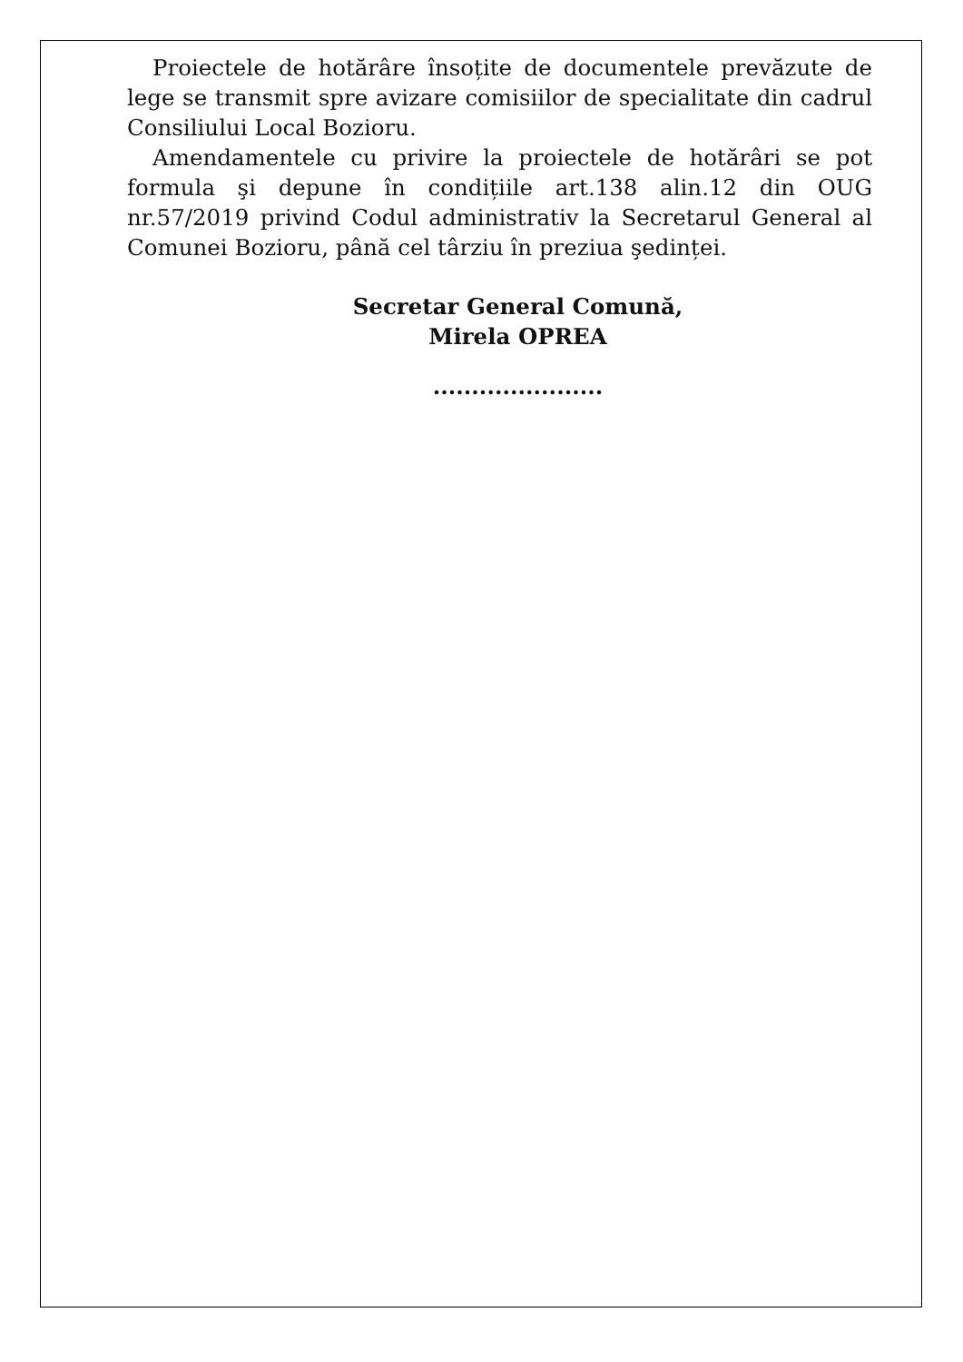Proiectele de hotărâre însoțite de documentele prevăzute de lege se transmit spre avizare comisiilor de specialitate din cadrul Consiliului Local Bozioru.
Amendamentele cu privire la proiectele de hotărâri se pot formula şi depune în condițiile art.138 alin.12 din OUG nr.57/2019 privind Codul administrativ la Secretarul General al Comunei Bozioru, până cel târziu în preziua şedinței.
Secretar General Comună,
Mirela OPREA
......................